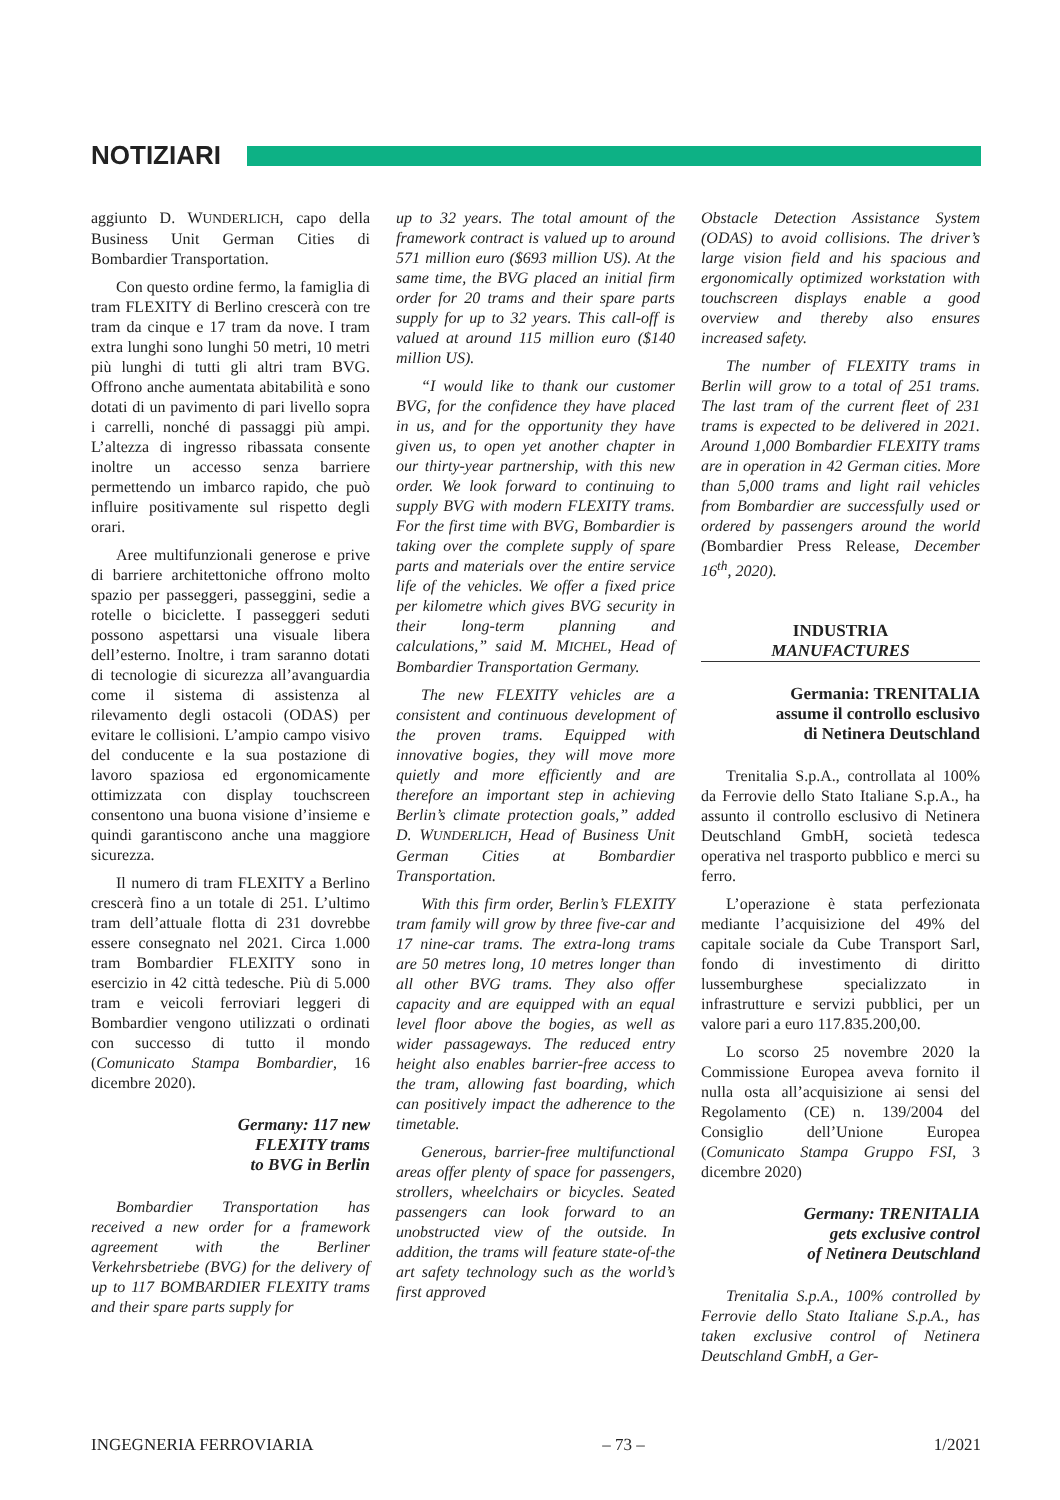NOTIZIARI
aggiunto D. WUNDERLICH, capo della Business Unit German Cities di Bombardier Transportation.
Con questo ordine fermo, la famiglia di tram FLEXITY di Berlino crescerà con tre tram da cinque e 17 tram da nove. I tram extra lunghi sono lunghi 50 metri, 10 metri più lunghi di tutti gli altri tram BVG. Offrono anche aumentata abitabilità e sono dotati di un pavimento di pari livello sopra i carrelli, nonché di passaggi più ampi. L’altezza di ingresso ribassata consente inoltre un accesso senza barriere permettendo un imbarco rapido, che può influire positivamente sul rispetto degli orari.
Aree multifunzionali generose e prive di barriere architettoniche offrono molto spazio per passeggeri, passeggini, sedie a rotelle o biciclette. I passeggeri seduti possono aspettarsi una visuale libera dell’esterno. Inoltre, i tram saranno dotati di tecnologie di sicurezza all’avanguardia come il sistema di assistenza al rilevamento degli ostacoli (ODAS) per evitare le collisioni. L’ampio campo visivo del conducente e la sua postazione di lavoro spaziosa ed ergonomicamente ottimizzata con display touchscreen consentono una buona visione d’insieme e quindi garantiscono anche una maggiore sicurezza.
Il numero di tram FLEXITY a Berlino crescerà fino a un totale di 251. L’ultimo tram dell’attuale flotta di 231 dovrebbe essere consegnato nel 2021. Circa 1.000 tram Bombardier FLEXITY sono in esercizio in 42 città tedesche. Più di 5.000 tram e veicoli ferroviari leggeri di Bombardier vengono utilizzati o ordinati con successo di tutto il mondo (Comunicato Stampa Bombardier, 16 dicembre 2020).
Germany: 117 new
FLEXITY trams
to BVG in Berlin
Bombardier Transportation has received a new order for a framework agreement with the Berliner Verkehrsbetriebe (BVG) for the delivery of up to 117 BOMBARDIER FLEXITY trams and their spare parts supply for
up to 32 years. The total amount of the framework contract is valued up to around 571 million euro ($693 million US). At the same time, the BVG placed an initial firm order for 20 trams and their spare parts supply for up to 32 years. This call-off is valued at around 115 million euro ($140 million US).
“I would like to thank our customer BVG, for the confidence they have placed in us, and for the opportunity they have given us, to open yet another chapter in our thirty-year partnership, with this new order. We look forward to continuing to supply BVG with modern FLEXITY trams. For the first time with BVG, Bombardier is taking over the complete supply of spare parts and materials over the entire service life of the vehicles. We offer a fixed price per kilometre which gives BVG security in their long-term planning and calculations,” said M. MICHEL, Head of Bombardier Transportation Germany.
The new FLEXITY vehicles are a consistent and continuous development of the proven trams. Equipped with innovative bogies, they will move more quietly and more efficiently and are therefore an important step in achieving Berlin’s climate protection goals,” added D. WUNDERLICH, Head of Business Unit German Cities at Bombardier Transportation.
With this firm order, Berlin’s FLEXITY tram family will grow by three five-car and 17 nine-car trams. The extra-long trams are 50 metres long, 10 metres longer than all other BVG trams. They also offer capacity and are equipped with an equal level floor above the bogies, as well as wider passageways. The reduced entry height also enables barrier-free access to the tram, allowing fast boarding, which can positively impact the adherence to the timetable.
Generous, barrier-free multifunctional areas offer plenty of space for passengers, strollers, wheelchairs or bicycles. Seated passengers can look forward to an unobstructed view of the outside. In addition, the trams will feature state-of-the art safety technology such as the world’s first approved
Obstacle Detection Assistance System (ODAS) to avoid collisions. The driver’s large vision field and his spacious and ergonomically optimized workstation with touchscreen displays enable a good overview and thereby also ensures increased safety.
The number of FLEXITY trams in Berlin will grow to a total of 251 trams. The last tram of the current fleet of 231 trams is expected to be delivered in 2021. Around 1,000 Bombardier FLEXITY trams are in operation in 42 German cities. More than 5,000 trams and light rail vehicles from Bombardier are successfully used or ordered by passengers around the world (Bombardier Press Release, December 16<sup>th</sup>, 2020).
INDUSTRIA
MANUFACTURES
Germania: TRENITALIA
assume il controllo esclusivo
di Netinera Deutschland
Trenitalia S.p.A., controllata al 100% da Ferrovie dello Stato Italiane S.p.A., ha assunto il controllo esclusivo di Netinera Deutschland GmbH, società tedesca operativa nel trasporto pubblico e merci su ferro.
L’operazione è stata perfezionata mediante l’acquisizione del 49% del capitale sociale da Cube Transport Sarl, fondo di investimento di diritto lussemburghese specializzato in infrastrutture e servizi pubblici, per un valore pari a euro 117.835.200,00.
Lo scorso 25 novembre 2020 la Commissione Europea aveva fornito il nulla osta all’acquisizione ai sensi del Regolamento (CE) n. 139/2004 del Consiglio dell’Unione Europea (Comunicato Stampa Gruppo FSI, 3 dicembre 2020)
Germany: TRENITALIA
gets exclusive control
of Netinera Deutschland
Trenitalia S.p.A., 100% controlled by Ferrovie dello Stato Italiane S.p.A., has taken exclusive control of Netinera Deutschland GmbH, a Ger-
INGEGNERIA FERROVIARIA – 73 – 1/2021